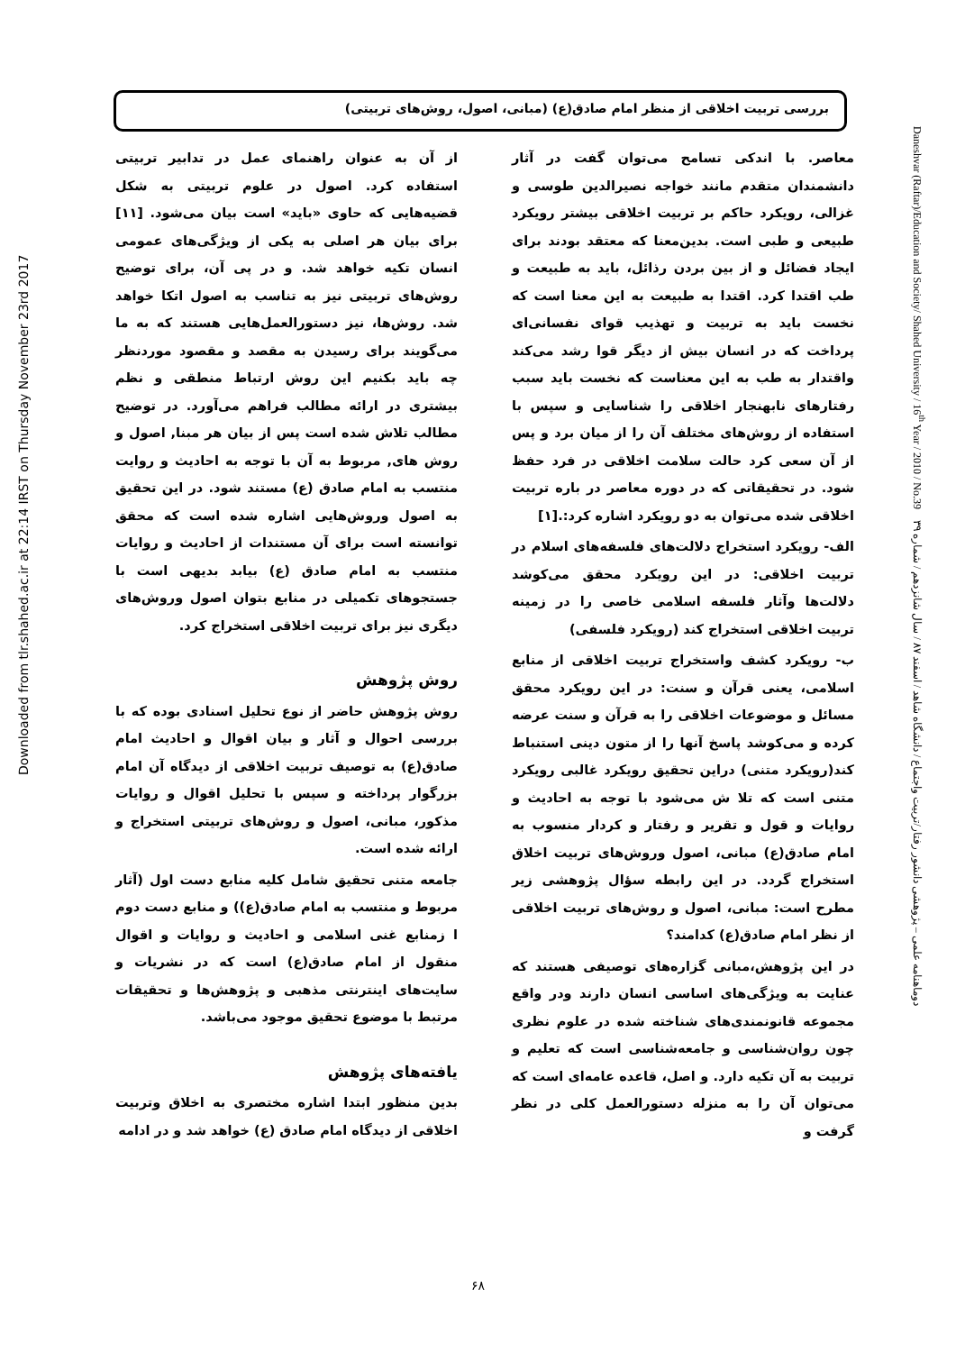Downloaded from tlr.shahed.ac.ir at 22:14 IRST on Thursday November 23rd 2017
بررسی تربیت اخلاقی از منظر امام صادق(ع) (مبانی، اصول، روش‌های تربیتی)
معاصر. با اندکی تسامح می‌توان گفت در آثار دانشمندان متقدم مانند خواجه نصیرالدین طوسی و غزالی، رویکرد حاکم بر تربیت اخلاقی بیشتر رویکرد طبیعی و طبی است. بدین‌معنا که معتقد بودند برای ایجاد فضائل و از بین بردن رذائل، باید به طبیعت و طب اقتدا کرد. اقتدا به طبیعت به این معنا است که نخست باید به تربیت و تهذیب قوای نفسانی‌ای پرداخت که در انسان بیش از دیگر قوا رشد می‌کند واقتدار به طب به این معناست که نخست باید سبب رفتارهای نابهنجار اخلاقی را شناسایی و سپس با استفاده از روش‌های مختلف آن را از میان برد و پس از آن سعی کرد حالت سلامت اخلاقی در فرد حفظ شود. در تحقیقاتی که در دوره معاصر در باره تربیت اخلاقی شده می‌توان به دو رویکرد اشاره کرد:.[۱]
الف- رویکرد استخراج دلالت‌های فلسفه‌های اسلام در تربیت اخلاقی: در این رویکرد محقق می‌کوشد دلالت‌ها وآثار فلسفه اسلامی خاصی را در زمینه تربیت اخلاقی استخراج کند (رویکرد فلسفی)
ب- رویکرد کشف واستخراج تربیت اخلاقی از منابع اسلامی، یعنی قرآن و سنت: در این رویکرد محقق مسائل و موضوعات اخلاقی را به قرآن و سنت عرضه کرده و می‌کوشد پاسخ آنها را از متون دینی استنباط کند(رویکرد متنی) دراین تحقیق رویکرد غالبی رویکرد متنی است که تلا ش می‌شود با توجه به احادیث و روایات و قول و تقریر و رفتار و کردار منسوب به امام صادق(ع) مبانی، اصول وروش‌های تربیت اخلاق استخراج گردد. در این رابطه سؤال پژوهشی زیر مطرح است: مبانی، اصول و روش‌های تربیت اخلاقی از نظر امام صادق(ع) کدامند؟
در این پژوهش،مبانی گزاره‌های توصیفی هستند که عنایت به ویژگی‌های اساسی انسان دارند ودر واقع مجموعه قانونمندی‌های شناخته شده در علوم نظری چون روان‌شناسی و جامعه‌شناسی است که تعلیم و تربیت به آن تکیه دارد. و اصل، قاعده عامه‌ای است که می‌توان آن را به منزله دستورالعمل کلی در نظر گرفت و
از آن به عنوان راهنمای عمل در تدابیر تربیتی استفاده کرد. اصول در علوم تربیتی به شکل قضیه‌هایی که حاوی «باید» است بیان می‌شود. [۱۱] برای بیان هر اصلی به یکی از ویژگی‌های عمومی انسان تکیه خواهد شد. و در پی آن، برای توضیح روش‌های تربیتی نیز به تناسب به اصول اتکا خواهد شد. روش‌ها، نیز دستورالعمل‌هایی هستند که به ما می‌گویند برای رسیدن به مقصد و مقصود موردنظر چه باید بکنیم این روش ارتباط منطقی و نظم بیشتری در ارائه مطالب فراهم می‌آورد. در توضیح مطالب تلاش شده است پس از بیان هر مبنا, اصول و روش های, مربوط به آن با توجه به احادیث و روایت منتسب به امام صادق (ع) مستند شود. در این تحقیق به اصول وروش‌هایی اشاره شده است که محقق توانسته است برای آن مستندات از احادیث و روایات منتسب به امام صادق (ع) بیابد بدیهی است با جستجوهای تکمیلی در منابع بتوان اصول وروش‌های دیگری نیز برای تربیت اخلاقی استخراج کرد.
روش پژوهش
روش پژوهش حاضر از نوع تحلیل اسنادی بوده که با بررسی احوال و آثار و بیان اقوال و احادیث امام صادق(ع) به توصیف تربیت اخلاقی از دیدگاه آن امام بزرگوار پرداخته و سپس با تحلیل اقوال و روایات مذکور، مبانی، اصول و روش‌های تربیتی استخراج و ارائه شده است.
جامعه متنی تحقیق شامل کلیه منابع دست اول (آثار مربوط و منتسب به امام صادق(ع)) و منابع دست دوم ا زمنابع غنی اسلامی و احادیث و روایات و اقوال منقول از امام صادق(ع) است که در نشریات و سایت‌های اینترنتی مذهبی و پژوهش‌ها و تحقیقات مرتبط با موضوع تحقیق موجود می‌باشد.
یافته‌های پژوهش
بدین منظور ابتدا اشاره مختصری به اخلاق وتربیت اخلاقی از دیدگاه امام صادق (ع) خواهد شد و در ادامه
Daneshvar (Raftar)/Education and Society/ Shahed University / 16<sup>th</sup> Year / 2010 / No.39 دوماهنامه علمی – پژوهشی دانشور رفتار/تربیت واجتماع / دانشگاه شاهد / اسفند ۸۷ / سال شانزدهم / شماره ۳۹
۶۸